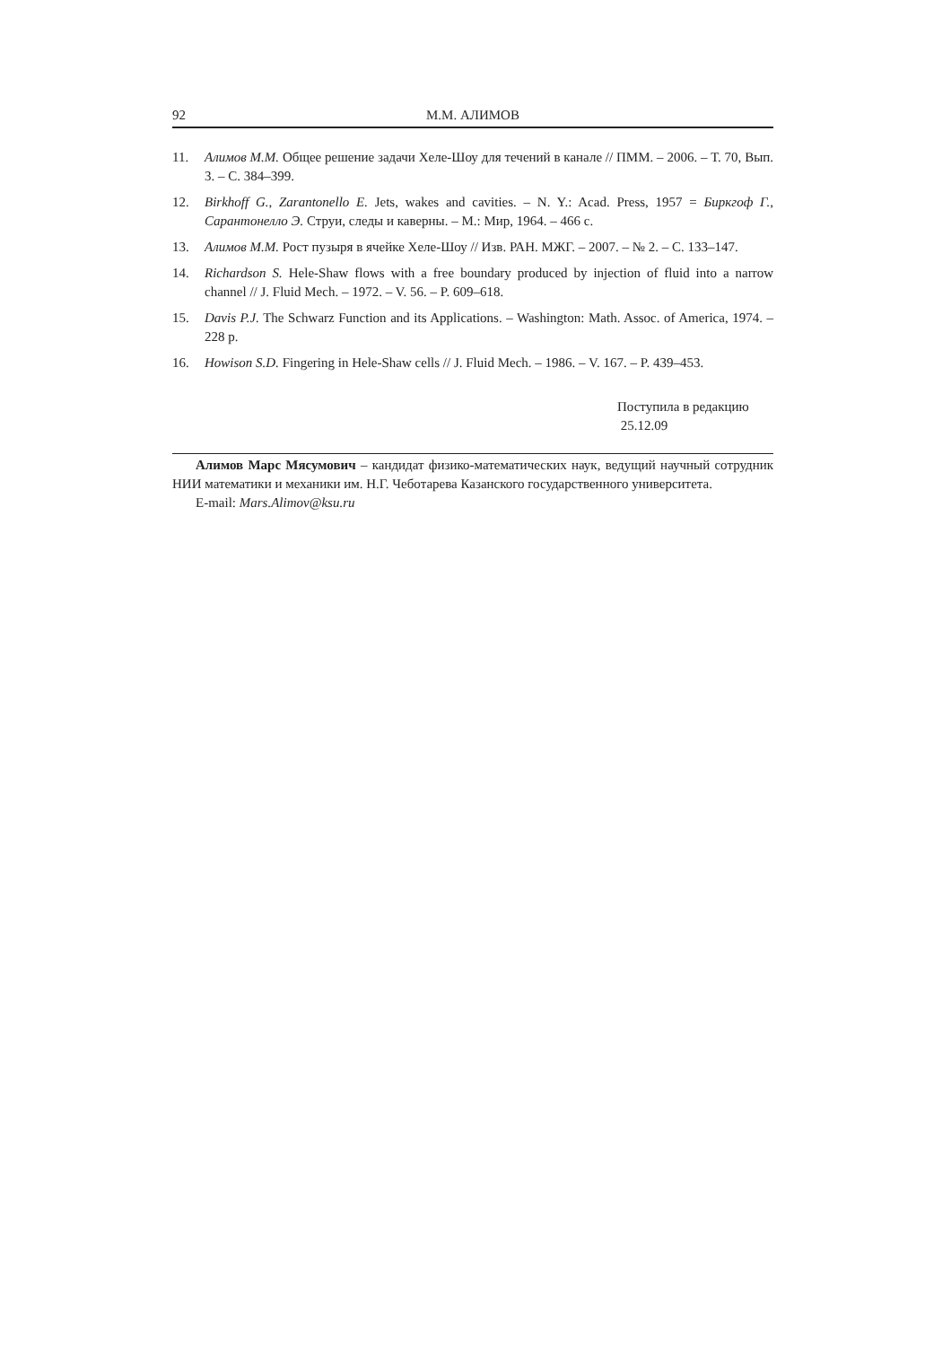92 М.М. АЛИМОВ
11. Алимов М.М. Общее решение задачи Хеле-Шоу для течений в канале // ПММ. – 2006. – Т. 70, Вып. 3. – С. 384–399.
12. Birkhoff G., Zarantonello E. Jets, wakes and cavities. – N. Y.: Acad. Press, 1957 = Биркгоф Г., Сарантонелло Э. Струи, следы и каверны. – М.: Мир, 1964. – 466 с.
13. Алимов М.М. Рост пузыря в ячейке Хеле-Шоу // Изв. РАН. МЖГ. – 2007. – № 2. – С. 133–147.
14. Richardson S. Hele-Shaw flows with a free boundary produced by injection of fluid into a narrow channel // J. Fluid Mech. – 1972. – V. 56. – P. 609–618.
15. Davis P.J. The Schwarz Function and its Applications. – Washington: Math. Assoc. of America, 1974. – 228 p.
16. Howison S.D. Fingering in Hele-Shaw cells // J. Fluid Mech. – 1986. – V. 167. – P. 439–453.
Поступила в редакцию
25.12.09
Алимов Марс Мясумович – кандидат физико-математических наук, ведущий научный сотрудник НИИ математики и механики им. Н.Г. Чеботарева Казанского государственного университета.
E-mail: Mars.Alimov@ksu.ru